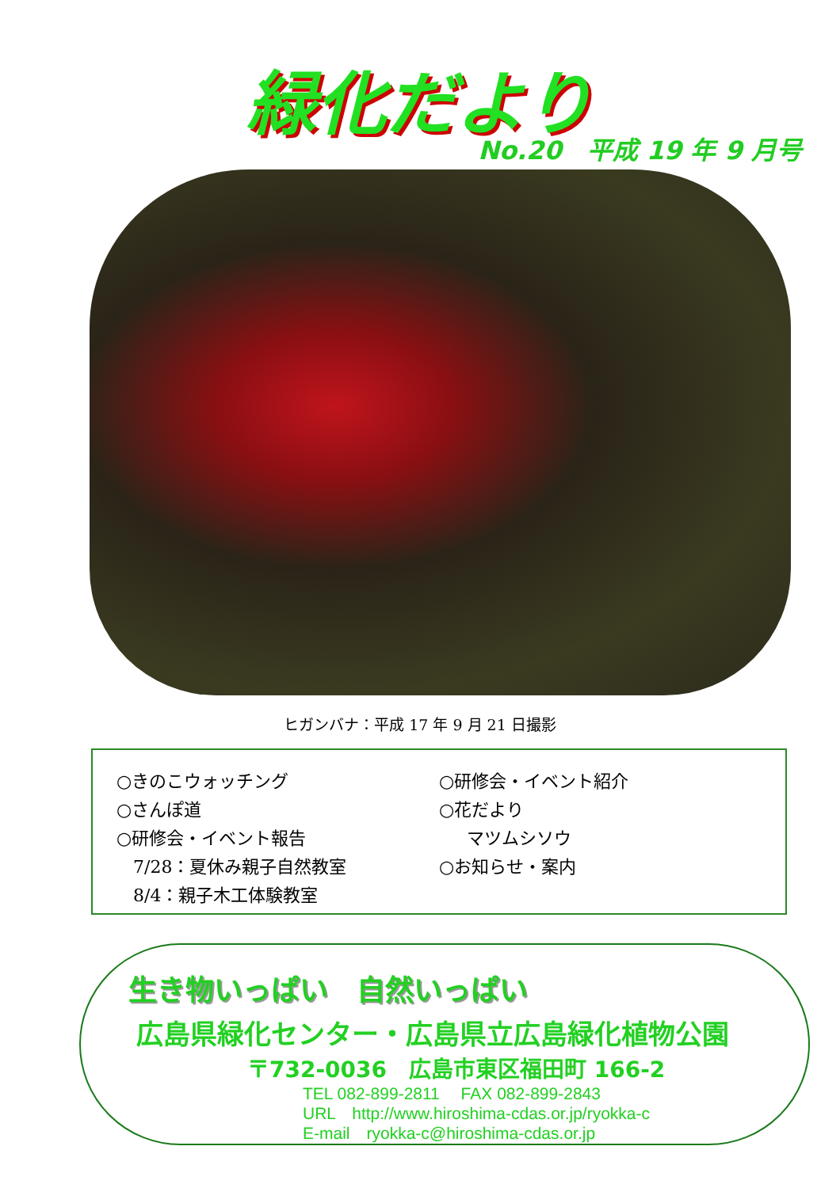緑化だより
No.20　平成 19 年 9 月号
ヒガンバナ：平成 17 年 9 月 21 日撮影
○きのこウォッチング
○さんぽ道
○研修会・イベント報告
7/28：夏休み親子自然教室
8/4：親子木工体験教室
○研修会・イベント紹介
○花だより
マツムシソウ
○お知らせ・案内
生き物いっぱい　自然いっぱい
広島県緑化センター・広島県立広島緑化植物公園
〒732-0036　広島市東区福田町 166-2
TEL 082-899-2811　 FAX 082-899-2843
URL　http://www.hiroshima-cdas.or.jp/ryokka-c
E-mail　ryokka-c@hiroshima-cdas.or.jp